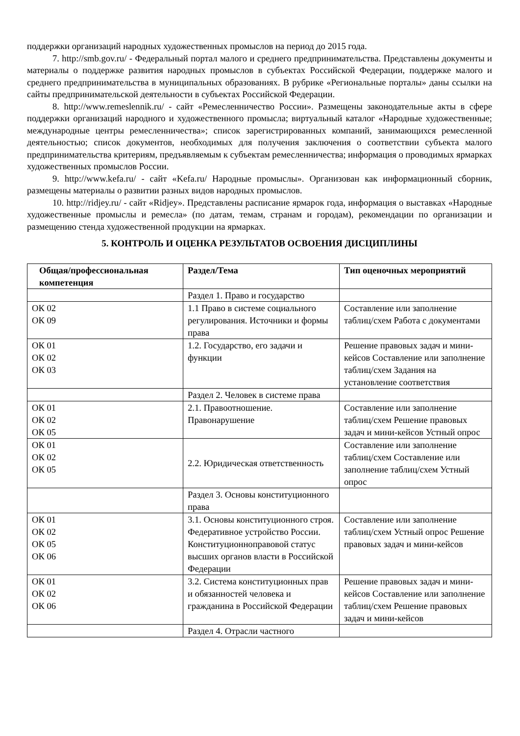поддержки организаций народных художественных промыслов на период до 2015 года.
7. http://smb.gov.ru/ - Федеральный портал малого и среднего предпринимательства. Представлены документы и материалы о поддержке развития народных промыслов в субъектах Российской Федерации, поддержке малого и среднего предпринимательства в муниципальных образованиях. В рубрике «Региональные порталы» даны ссылки на сайты предпринимательской деятельности в субъектах Российской Федерации.
8. http://www.remeslennik.ru/ - сайт «Ремесленничество России». Размещены законодательные акты в сфере поддержки организаций народного и художественного промысла; виртуальный каталог «Народные художественные; международные центры ремесленничества»; список зарегистрированных компаний, занимающихся ремесленной деятельностью; список документов, необходимых для получения заключения о соответствии субъекта малого предпринимательства критериям, предъявляемым к субъектам ремесленничества; информация о проводимых ярмарках художественных промыслов России.
9. http://www.kefa.ru/ - сайт «Kefa.ru/ Народные промыслы». Организован как информационный сборник, размещены материалы о развитии разных видов народных промыслов.
10. http://ridjey.ru/ - сайт «Ridjey». Представлены расписание ярмарок года, информация о выставках «Народные художественные промыслы и ремесла» (по датам, темам, странам и городам), рекомендации по организации и размещению стенда художественной продукции на ярмарках.
5. КОНТРОЛЬ И ОЦЕНКА РЕЗУЛЬТАТОВ ОСВОЕНИЯ ДИСЦИПЛИНЫ
| Общая/профессиональная компетенция | Раздел/Тема | Тип оценочных мероприятий |
| --- | --- | --- |
| | Раздел 1. Право и государство | |
| ОК 02 ОК 09 | 1.1 Право в системе социального регулирования. Источники и формы права | Составление или заполнение таблиц/схем Работа с документами |
| ОК 01 ОК 02 ОК 03 | 1.2. Государство, его задачи и функции | Решение правовых задач и мини-кейсов Составление или заполнение таблиц/схем Задания на установление соответствия |
| | Раздел 2. Человек в системе права | |
| ОК 01 ОК 02 ОК 05 | 2.1. Правоотношение. Правонарушение | Составление или заполнение таблиц/схем Решение правовых задач и мини-кейсов Устный опрос |
| ОК 01 ОК 02 ОК 05 | 2.2. Юридическая ответственность | Составление или заполнение таблиц/схем Составление или заполнение таблиц/схем Устный опрос |
| | Раздел 3. Основы конституционного права | |
| ОК 01 ОК 02 ОК 05 ОК 06 | 3.1. Основы конституционного строя. Федеративное устройство России. Конституционноправовой статус высших органов власти в Российской Федерации | Составление или заполнение таблиц/схем Устный опрос Решение правовых задач и мини-кейсов |
| ОК 01 ОК 02 ОК 06 | 3.2. Система конституционных прав и обязанностей человека и гражданина в Российской Федерации | Решение правовых задач и мини-кейсов Составление или заполнение таблиц/схем Решение правовых задач и мини-кейсов |
| | Раздел 4. Отрасли частного | |